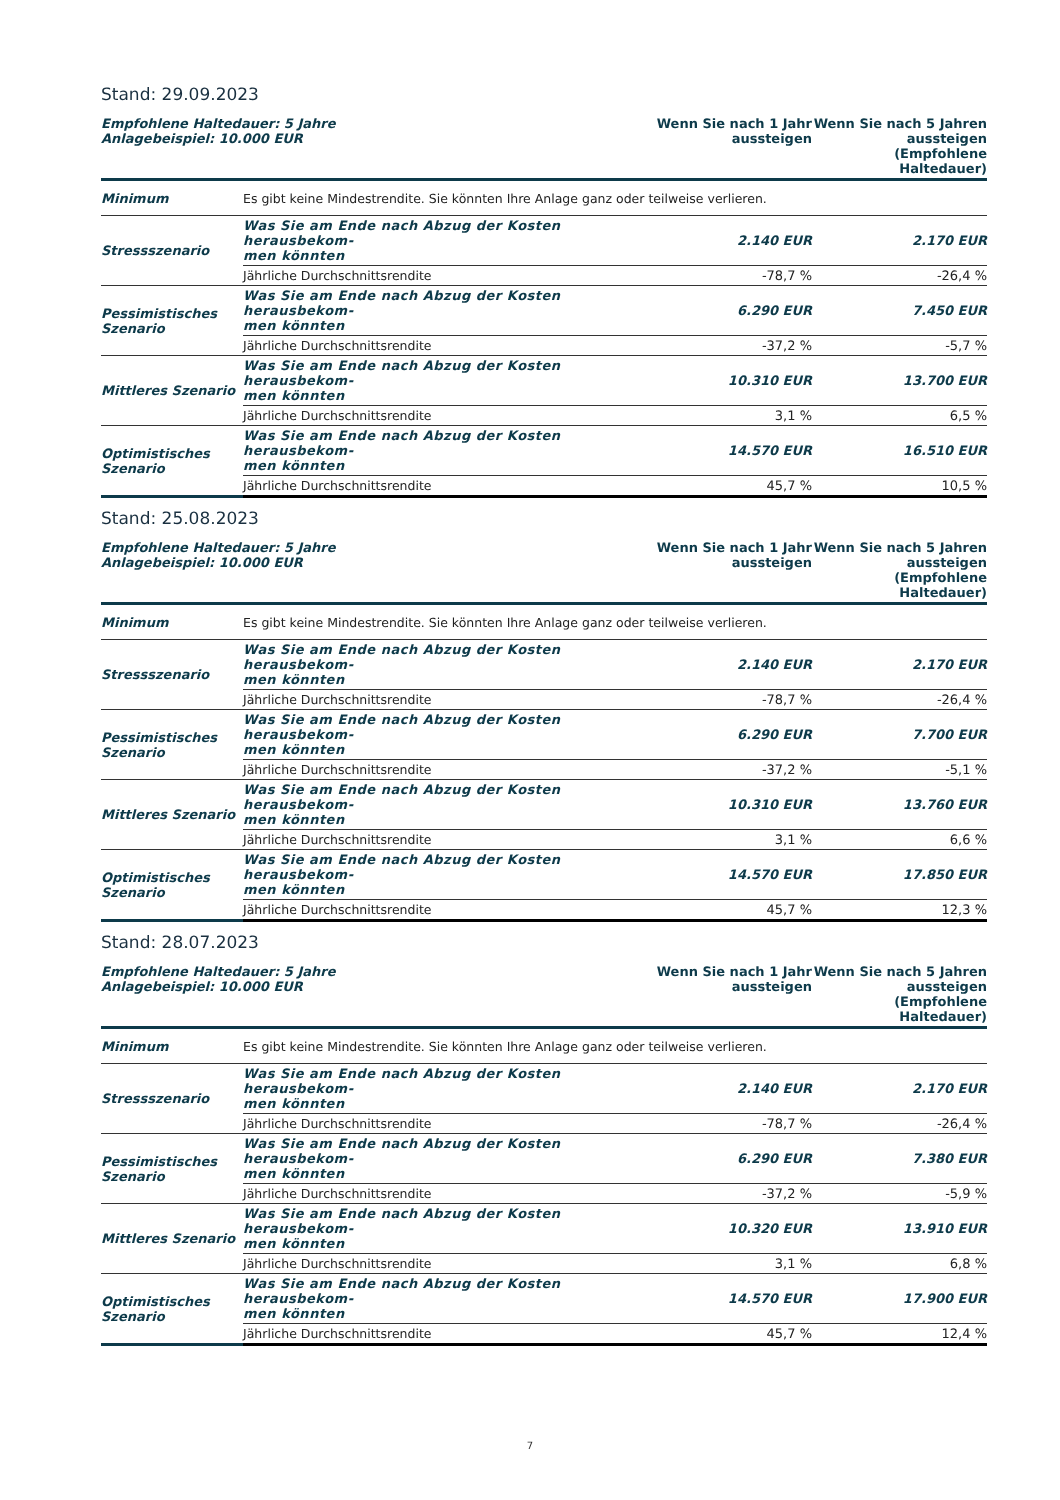Stand: 29.09.2023
| Empfohlene Haltedauer: 5 Jahre Anlagebeispiel: 10.000 EUR | | Wenn Sie nach 1 Jahr aussteigen | Wenn Sie nach 5 Jahren aussteigen (Empfohlene Haltedauer) |
| --- | --- | --- | --- |
| Minimum | Es gibt keine Mindestrendite. Sie könnten Ihre Anlage ganz oder teilweise verlieren. | | |
| Stressszenario | Was Sie am Ende nach Abzug der Kosten herausbekom- men könnten | 2.140 EUR | 2.170 EUR |
| | Jährliche Durchschnittsrendite | -78,7 % | -26,4 % |
| Pessimistisches Szenario | Was Sie am Ende nach Abzug der Kosten herausbekom- men könnten | 6.290 EUR | 7.450 EUR |
| | Jährliche Durchschnittsrendite | -37,2 % | -5,7 % |
| Mittleres Szenario | Was Sie am Ende nach Abzug der Kosten herausbekom- men könnten | 10.310 EUR | 13.700 EUR |
| | Jährliche Durchschnittsrendite | 3,1 % | 6,5 % |
| Optimistisches Szenario | Was Sie am Ende nach Abzug der Kosten herausbekom- men könnten | 14.570 EUR | 16.510 EUR |
| | Jährliche Durchschnittsrendite | 45,7 % | 10,5 % |
Stand: 25.08.2023
| Empfohlene Haltedauer: 5 Jahre Anlagebeispiel: 10.000 EUR | | Wenn Sie nach 1 Jahr aussteigen | Wenn Sie nach 5 Jahren aussteigen (Empfohlene Haltedauer) |
| --- | --- | --- | --- |
| Minimum | Es gibt keine Mindestrendite. Sie könnten Ihre Anlage ganz oder teilweise verlieren. | | |
| Stressszenario | Was Sie am Ende nach Abzug der Kosten herausbekom- men könnten | 2.140 EUR | 2.170 EUR |
| | Jährliche Durchschnittsrendite | -78,7 % | -26,4 % |
| Pessimistisches Szenario | Was Sie am Ende nach Abzug der Kosten herausbekom- men könnten | 6.290 EUR | 7.700 EUR |
| | Jährliche Durchschnittsrendite | -37,2 % | -5,1 % |
| Mittleres Szenario | Was Sie am Ende nach Abzug der Kosten herausbekom- men könnten | 10.310 EUR | 13.760 EUR |
| | Jährliche Durchschnittsrendite | 3,1 % | 6,6 % |
| Optimistisches Szenario | Was Sie am Ende nach Abzug der Kosten herausbekom- men könnten | 14.570 EUR | 17.850 EUR |
| | Jährliche Durchschnittsrendite | 45,7 % | 12,3 % |
Stand: 28.07.2023
| Empfohlene Haltedauer: 5 Jahre Anlagebeispiel: 10.000 EUR | | Wenn Sie nach 1 Jahr aussteigen | Wenn Sie nach 5 Jahren aussteigen (Empfohlene Haltedauer) |
| --- | --- | --- | --- |
| Minimum | Es gibt keine Mindestrendite. Sie könnten Ihre Anlage ganz oder teilweise verlieren. | | |
| Stressszenario | Was Sie am Ende nach Abzug der Kosten herausbekom- men könnten | 2.140 EUR | 2.170 EUR |
| | Jährliche Durchschnittsrendite | -78,7 % | -26,4 % |
| Pessimistisches Szenario | Was Sie am Ende nach Abzug der Kosten herausbekom- men könnten | 6.290 EUR | 7.380 EUR |
| | Jährliche Durchschnittsrendite | -37,2 % | -5,9 % |
| Mittleres Szenario | Was Sie am Ende nach Abzug der Kosten herausbekom- men könnten | 10.320 EUR | 13.910 EUR |
| | Jährliche Durchschnittsrendite | 3,1 % | 6,8 % |
| Optimistisches Szenario | Was Sie am Ende nach Abzug der Kosten herausbekom- men könnten | 14.570 EUR | 17.900 EUR |
| | Jährliche Durchschnittsrendite | 45,7 % | 12,4 % |
7